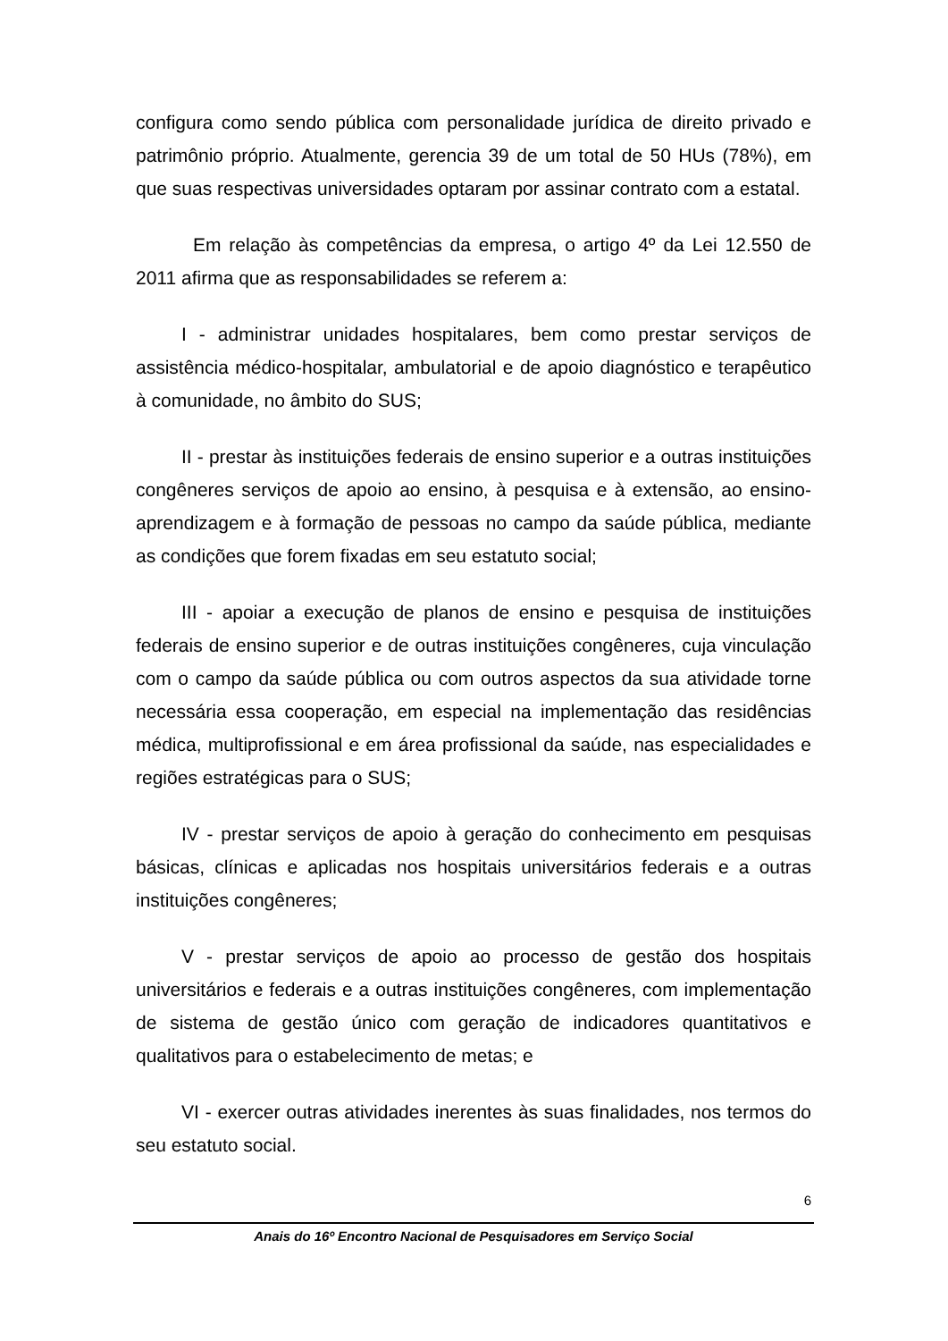configura como sendo pública com personalidade jurídica de direito privado e patrimônio próprio. Atualmente, gerencia 39 de um total de 50 HUs (78%), em que suas respectivas universidades optaram por assinar contrato com a estatal.
Em relação às competências da empresa, o artigo 4º da Lei 12.550 de 2011 afirma que as responsabilidades se referem a:
I - administrar unidades hospitalares, bem como prestar serviços de assistência médico-hospitalar, ambulatorial e de apoio diagnóstico e terapêutico à comunidade, no âmbito do SUS;
II - prestar às instituições federais de ensino superior e a outras instituições congêneres serviços de apoio ao ensino, à pesquisa e à extensão, ao ensino-aprendizagem e à formação de pessoas no campo da saúde pública, mediante as condições que forem fixadas em seu estatuto social;
III - apoiar a execução de planos de ensino e pesquisa de instituições federais de ensino superior e de outras instituições congêneres, cuja vinculação com o campo da saúde pública ou com outros aspectos da sua atividade torne necessária essa cooperação, em especial na implementação das residências médica, multiprofissional e em área profissional da saúde, nas especialidades e regiões estratégicas para o SUS;
IV - prestar serviços de apoio à geração do conhecimento em pesquisas básicas, clínicas e aplicadas nos hospitais universitários federais e a outras instituições congêneres;
V - prestar serviços de apoio ao processo de gestão dos hospitais universitários e federais e a outras instituições congêneres, com implementação de sistema de gestão único com geração de indicadores quantitativos e qualitativos para o estabelecimento de metas; e
VI - exercer outras atividades inerentes às suas finalidades, nos termos do seu estatuto social.
6
Anais do 16º Encontro Nacional de Pesquisadores em Serviço Social